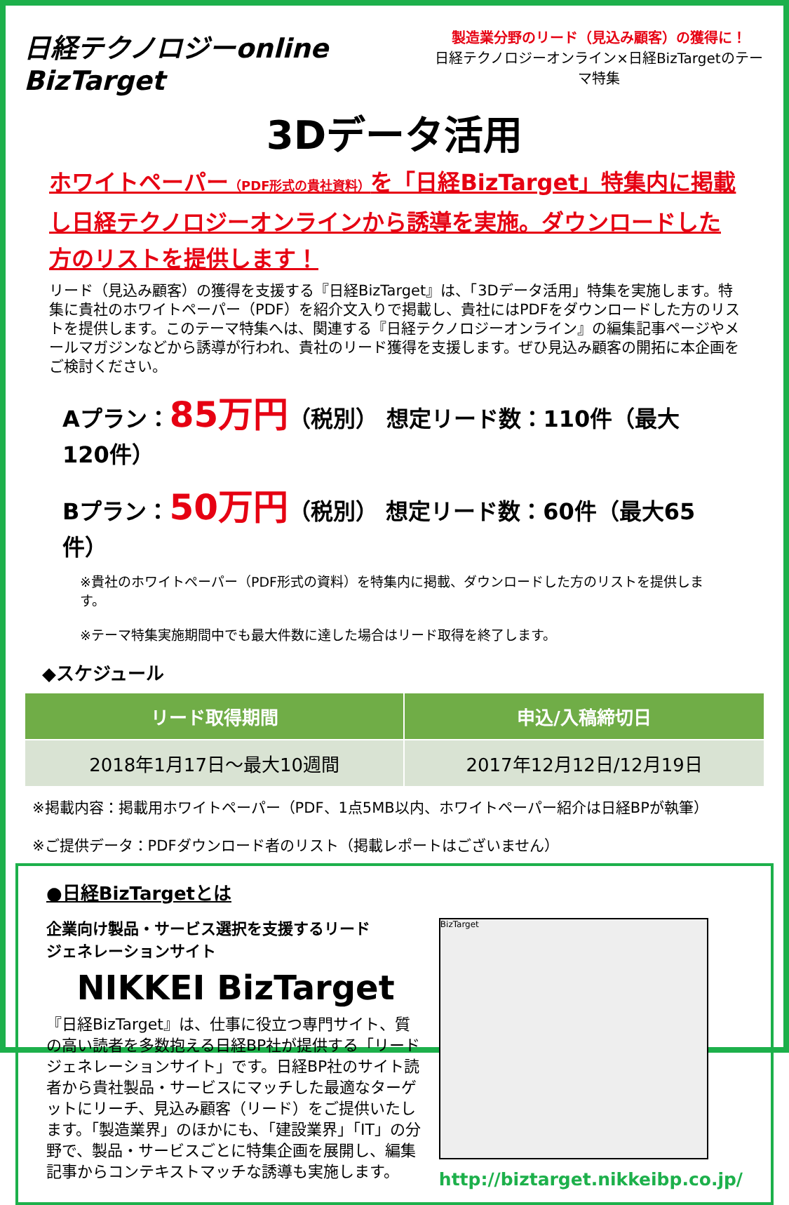日経テクノロジーonline BizTarget
製造業分野のリード（見込み顧客）の獲得に！
日経テクノロジーオンライン×日経BizTargetのテーマ特集
3Dデータ活用
ホワイトペーパー（PDF形式の貴社資料）を「日経BizTarget」特集内に掲載し日経テクノロジーオンラインから誘導を実施。ダウンロードした方のリストを提供します！
リード（見込み顧客）の獲得を支援する『日経BizTarget』は、「3Dデータ活用」特集を実施します。特集に貴社のホワイトペーパー（PDF）を紹介文入りで掲載し、貴社にはPDFをダウンロードした方のリストを提供します。このテーマ特集へは、関連する『日経テクノロジーオンライン』の編集記事ページやメールマガジンなどから誘導が行われ、貴社のリード獲得を支援します。ぜひ見込み顧客の開拓に本企画をご検討ください。
Aプラン：85万円（税別） 想定リード数：110件（最大120件）
Bプラン：50万円（税別） 想定リード数：60件（最大65件）
※貴社のホワイトペーパー（PDF形式の資料）を特集内に掲載、ダウンロードした方のリストを提供します。
※テーマ特集実施期間中でも最大件数に達した場合はリード取得を終了します。
◆スケジュール
| リード取得期間 | 申込/入稿締切日 |
| --- | --- |
| 2018年1月17日～最大10週間 | 2017年12月12日/12月19日 |
※掲載内容：掲載用ホワイトペーパー（PDF、1点5MB以内、ホワイトペーパー紹介は日経BPが執筆）
※ご提供データ：PDFダウンロード者のリスト（掲載レポートはございません）
●日経BizTargetとは
企業向け製品・サービス選択を支援するリード
ジェネレーションサイト
NIKKEI BizTarget
『日経BizTarget』は、仕事に役立つ専門サイト、質の高い読者を多数抱える日経BP社が提供する「リードジェネレーションサイト」です。日経BP社のサイト読者から貴社製品・サービスにマッチした最適なターゲットにリーチ、見込み顧客（リード）をご提供いたします。「製造業界」のほかにも、「建設業界」「IT」の分野で、製品・サービスごとに特集企画を展開し、編集記事からコンテキストマッチな誘導も実施します。
BizTarget
http://biztarget.nikkeibp.co.jp/